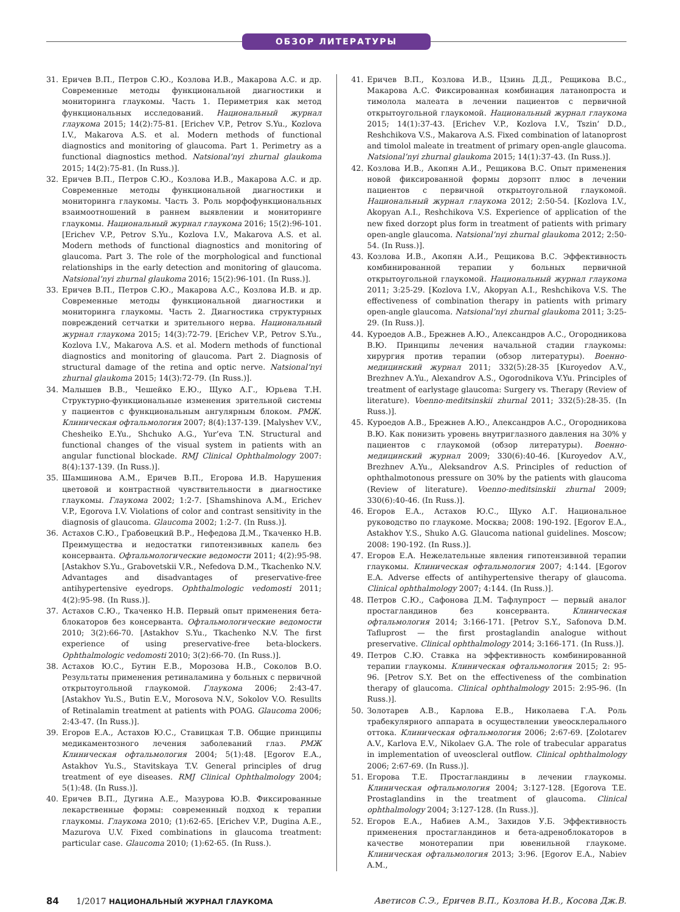ОБЗОР ЛИТЕРАТУРЫ
31. Еричев В.П., Петров С.Ю., Козлова И.В., Макарова А.С. и др. Современные методы функциональной диагностики и мониторинга глаукомы. Часть 1. Периметрия как метод функциональных исследований. Национальный журнал глаукома 2015; 14(2):75-81. [Erichev V.P., Petrov S.Yu., Kozlova I.V., Makarova A.S. et al. Modern methods of functional diagnostics and monitoring of glaucoma. Part 1. Perimetry as a functional diagnostics method. Natsional’nyi zhurnal glaukoma 2015; 14(2):75-81. (In Russ.)].
32. Еричев В.П., Петров С.Ю., Козлова И.В., Макарова А.С. и др. Современные методы функциональной диагностики и мониторинга глаукомы. Часть 3. Роль морфофункциональных взаимоотношений в раннем выявлении и мониторинге глаукомы. Национальный журнал глаукома 2016; 15(2):96-101. [Erichev V.P., Petrov S.Yu., Kozlova I.V., Makarova A.S. et al. Modern methods of functional diagnostics and monitoring of glaucoma. Part 3. The role of the morphological and functional relationships in the early detection and monitoring of glaucoma. Natsional’nyi zhurnal glaukoma 2016; 15(2):96-101. (In Russ.)].
33. Еричев В.П., Петров С.Ю., Макарова А.С., Козлова И.В. и др. Современные методы функциональной диагностики и мониторинга глаукомы. Часть 2. Диагностика структурных повреждений сетчатки и зрительного нерва. Национальный журнал глаукома 2015; 14(3):72-79. [Erichev V.P., Petrov S.Yu., Kozlova I.V., Makarova A.S. et al. Modern methods of functional diagnostics and monitoring of glaucoma. Part 2. Diagnosis of structural damage of the retina and optic nerve. Natsional’nyi zhurnal glaukoma 2015; 14(3):72-79. (In Russ.)].
34. Малышев В.В., Чешейко Е.Ю., Щуко А.Г., Юрьева Т.Н. Структурно-функциональные изменения зрительной системы у пациентов с функциональным ангулярным блоком. РМЖ. Клиническая офтальмология 2007; 8(4):137-139. [Malyshev V.V., Chesheiko E.Yu., Shchuko A.G., Yur’eva T.N. Structural and functional changes of the visual system in patients with an angular functional blockade. RMJ Clinical Ophthalmology 2007: 8(4):137-139. (In Russ.)].
35. Шамшинова А.М., Еричев В.П., Егорова И.В. Нарушения цветовой и контрастной чувствительности в диагностике глаукомы. Глаукома 2002; 1:2-7. [Shamshinova A.M., Erichev V.P., Egorova I.V. Violations of color and contrast sensitivity in the diagnosis of glaucoma. Glaucoma 2002; 1:2-7. (In Russ.)].
36. Астахов С.Ю., Грабовецкий В.Р., Нефедова Д.М., Ткаченко Н.В. Преимущества и недостатки гипотензивных капель без консерванта. Офтальмологические ведомости 2011; 4(2):95-98. [Astakhov S.Yu., Grabovetskii V.R., Nefedova D.M., Tkachenko N.V. Advantages and disadvantages of preservative-free antihypertensive eyedrops. Ophthalmologic vedomosti 2011; 4(2):95-98. (In Russ.)].
37. Астахов С.Ю., Ткаченко Н.В. Первый опыт применения бета-блокаторов без консерванта. Офтальмологические ведомости 2010; 3(2):66-70. [Astakhov S.Yu., Tkachenko N.V. The first experience of using preservative-free beta-blockers. Ophthalmologic vedomosti 2010; 3(2):66-70. (In Russ.)].
38. Астахов Ю.С., Бутин Е.В., Морозова Н.В., Соколов В.О. Результаты применения ретиналамина у больных с первичной открытоугольной глаукомой. Глаукома 2006; 2:43-47. [Astakhov Yu.S., Butin E.V., Morosova N.V., Sokolov V.O. Resullts of Retinalamin treatment at patients with POAG. Glaucoma 2006; 2:43-47. (In Russ.)].
39. Егоров Е.А., Астахов Ю.С., Ставицкая Т.В. Общие принципы медикаментозного лечения заболеваний глаз. РМЖ Клиническая офтальмология 2004; 5(1):48. [Egorov E.A., Astakhov Yu.S., Stavitskaya T.V. General principles of drug treatment of eye diseases. RMJ Clinical Ophthalmology 2004; 5(1):48. (In Russ.)].
40. Еричев В.П., Дугина А.Е., Мазурова Ю.В. Фиксированные лекарственные формы: современный подход к терапии глаукомы. Глаукома 2010; (1):62-65. [Erichev V.P., Dugina A.E., Mazurova U.V. Fixed combinations in glaucoma treatment: particular case. Glaucoma 2010; (1):62-65. (In Russ.).
41. Еричев В.П., Козлова И.В., Цзинь Д.Д., Рещикова В.С., Макарова А.С. Фиксированная комбинация латанопроста и тимолола малеата в лечении пациентов с первичной открытоугольной глаукомой. Национальный журнал глаукома 2015; 14(1):37-43. [Erichev V.P., Kozlova I.V., Tszin’ D.D., Reshchikova V.S., Makarova A.S. Fixed combination of latanoprost and timolol maleate in treatment of primary open-angle glaucoma. Natsional’nyi zhurnal glaukoma 2015; 14(1):37-43. (In Russ.)].
42. Козлова И.В., Акопян А.И., Рещикова В.С. Опыт применения новой фиксированной формы дорзопт плюс в лечении пациентов с первичной открытоугольной глаукомой. Национальный журнал глаукома 2012; 2:50-54. [Kozlova I.V., Akopyan A.I., Reshchikova V.S. Experience of application of the new fixed dorzopt plus form in treatment of patients with primary open-angle glaucoma. Natsional’nyi zhurnal glaukoma 2012; 2:50-54. (In Russ.)].
43. Козлова И.В., Акопян А.И., Рещикова В.С. Эффективность комбинированной терапии у больных первичной открытоугольной глаукомой. Национальный журнал глаукома 2011; 3:25-29. [Kozlova I.V., Akopyan A.I., Reshchikova V.S. The effectiveness of combination therapy in patients with primary open-angle glaucoma. Natsional’nyi zhurnal glaukoma 2011; 3:25-29. (In Russ.)].
44. Куроедов А.В., Брежнев А.Ю., Александров А.С., Огородникова В.Ю. Принципы лечения начальной стадии глаукомы: хирургия против терапии (обзор литературы). Военно-медицинский журнал 2011; 332(5):28-35 [Kuroyedov A.V., Brezhnev A.Yu., Alexandrov A.S., Ogorodnikova V.Yu. Principles of treatment of earlystage glaucoma: Surgery vs. Therapy (Review of literature). Voenno-meditsinskii zhurnal 2011; 332(5):28-35. (In Russ.)].
45. Куроедов А.В., Брежнев А.Ю., Александров А.С., Огородникова В.Ю. Как понизить уровень внутриглазного давления на 30% у пациентов с глаукомой (обзор литературы). Военно-медицинский журнал 2009; 330(6):40-46. [Kuroyedov A.V., Brezhnev A.Yu., Aleksandrov A.S. Principles of reduction of ophthalmotonous pressure on 30% by the patients with glaucoma (Review of literature). Voenno-meditsinskii zhurnal 2009; 330(6):40-46. (In Russ.)].
46. Егоров Е.А., Астахов Ю.С., Щуко А.Г. Национальное руководство по глаукоме. Москва; 2008: 190-192. [Egorov E.A., Astakhov Y.S., Shuko A.G. Glaucoma national guidelines. Moscow; 2008: 190-192. (In Russ.)].
47. Егоров Е.А. Нежелательные явления гипотензивной терапии глаукомы. Клиническая офтальмология 2007; 4:144. [Egorov E.A. Adverse effects of antihypertensive therapy of glaucoma. Clinical ophthalmology 2007; 4:144. (In Russ.)].
48. Петров С.Ю., Сафонова Д.М. Тафлупрост — первый аналог простагландинов без консерванта. Клиническая офтальмология 2014; 3:166-171. [Petrov S.Y., Safonova D.M. Tafluprost — the first prostaglandin analogue without preservative. Clinical ophthalmology 2014; 3:166-171. (In Russ.)].
49. Петров С.Ю. Ставка на эффективность комбинированной терапии глаукомы. Клиническая офтальмология 2015; 2: 95-96. [Petrov S.Y. Bet on the effectiveness of the combination therapy of glaucoma. Clinical ophthalmology 2015: 2:95-96. (In Russ.)].
50. Золотарев А.В., Карлова Е.В., Николаева Г.А. Роль трабекулярного аппарата в осуществлении увеосклерального оттока. Клиническая офтальмология 2006; 2:67-69. [Zolotarev A.V., Karlova E.V., Nikolaev G.A. The role of trabecular apparatus in implementation of uveoscleral outflow. Clinical ophthalmology 2006; 2:67-69. (In Russ.)].
51. Егорова Т.Е. Простагландины в лечении глаукомы. Клиническая офтальмология 2004; 3:127-128. [Egorova T.E. Prostaglandins in the treatment of glaucoma. Clinical ophthalmology 2004; 3:127-128. (In Russ.)].
52. Егоров Е.А., Набиев А.М., Захидов У.Б. Эффективность применения простагландинов и бета-адреноблокаторов в качестве монотерапии при ювенильной глаукоме. Клиническая офтальмология 2013; 3:96. [Egorov E.A., Nabiev A.M.,
84 1/2017 НАЦИОНАЛЬНЫЙ ЖУРНАЛ ГЛАУКОМА
Аветисов С.Э., Еричев В.П., Козлова И.В., Косова Дж.В.